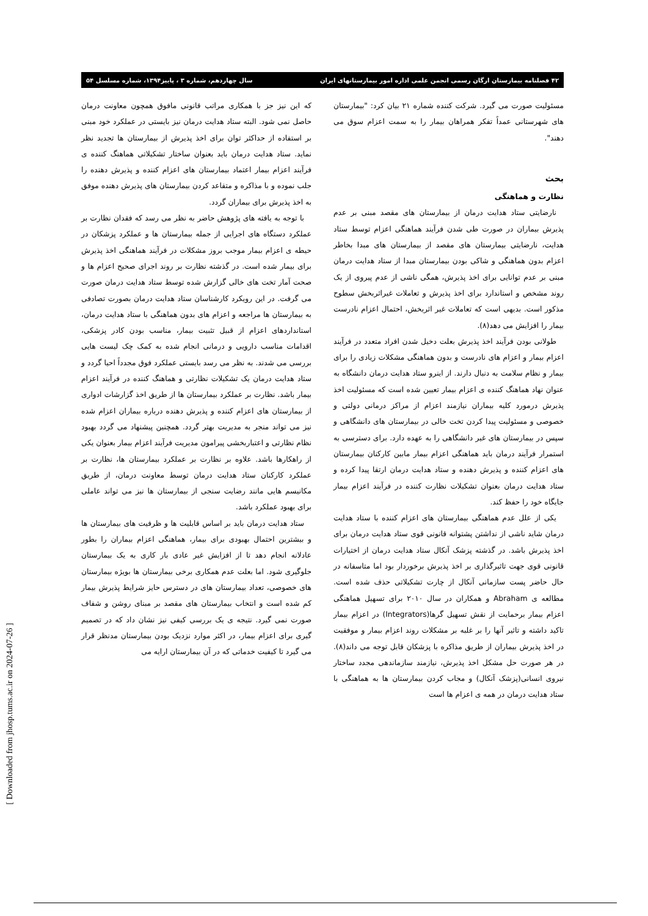۴۲ فصلنامه بیمارستان ارگان رسمی انجمن علمی اداره امور بیمارستانهای ایران سال چهاردهم، شماره ۳ ، پاییز۱۳۹۴، شماره مسلسل ۵۴
مسئولیت صورت می گیرد. شرکت کننده شماره ۲۱ بیان کرد: "بیمارستان های شهرستانی عمداً تفکر همراهان بیمار را به سمت اعزام سوق می دهند".
بحث
نظارت و هماهنگی
نارضایتی ستاد هدایت درمان از بیمارستان های مقصد مبنی بر عدم پذیرش بیماران در صورت طی شدن فرآیند هماهنگی اعزام توسط ستاد هدایت، نارضایتی بیمارستان های مقصد از بیمارستان های مبدا بخاطر اعزام بدون هماهنگی و شاکی بودن بیمارستان مبدا از ستاد هدایت درمان مبنی بر عدم توانایی برای اخذ پذیرش، همگی ناشی از عدم پیروی از یک روند مشخص و استاندارد برای اخذ پذیرش و تعاملات غیراثربخش سطوح مذکور است. بدیهی است که تعاملات غیر اثربخش، احتمال اعزام نادرست بیمار را افزایش می دهد(۸).
طولانی بودن فرآیند اخذ پذیرش بعلت دخیل شدن افراد متعدد در فرآیند اعزام بیمار و اعزام های نادرست و بدون هماهنگی مشکلات زیادی را برای بیمار و نظام سلامت به دنبال دارند. از اینرو ستاد هدایت درمان دانشگاه به عنوان نهاد هماهنگ کننده ی اعزام بیمار تعیین شده است که مسئولیت اخذ پذیرش درمورد کلیه بیماران نیازمند اعزام از مراکز درمانی دولتی و خصوصی و مسئولیت پیدا کردن تخت خالی در بیمارستان های دانشگاهی و سپس در بیمارستان های غیر دانشگاهی را به عهده دارد. برای دسترسی به استمرار فرآیند درمان باید هماهنگی اعزام بیمار مابین کارکنان بیمارستان های اعزام کننده و پذیرش دهنده و ستاد هدایت درمان ارتقا پیدا کرده و ستاد هدایت درمان بعنوان تشکیلات نظارت کننده در فرآیند اعزام بیمار جایگاه خود را حفظ کند.
یکی از علل عدم هماهنگی بیمارستان های اعزام کننده با ستاد هدایت درمان شاید ناشی از نداشتن پشتوانه قانونی قوی ستاد هدایت درمان برای اخذ پذیرش باشد. در گذشته پزشک آنکال ستاد هدایت درمان از اختیارات قانونی قوی جهت تاثیرگذاری بر اخذ پذیرش برخوردار بود اما متاسفانه در حال حاضر پست سازمانی آنکال از چارت تشکیلاتی حذف شده است. مطالعه ی Abraham و همکاران در سال ۲۰۱۰ برای تسهیل هماهنگی اعزام بیمار برحمایت از نقش تسهیل گرها(Integrators) در اعزام بیمار تاکید داشته و تاثیر آنها را بر غلبه بر مشکلات روند اعزام بیمار و موفقیت در اخذ پذیرش بیماران از طریق مذاکره با پزشکان قابل توجه می داند(۸). در هر صورت حل مشکل اخذ پذیرش، نیازمند سازماندهی مجدد ساختار نیروی انسانی(پزشک آنکال) و مجاب کردن بیمارستان ها به هماهنگی با ستاد هدایت درمان در همه ی اعزام ها است
که این نیز جز با همکاری مراتب قانونی مافوق همچون معاونت درمان حاصل نمی شود. البته ستاد هدایت درمان نیز بایستی در عملکرد خود مبنی بر استفاده از حداکثر توان برای اخذ پذیرش از بیمارستان ها تجدید نظر نماید. ستاد هدایت درمان باید بعنوان ساختار تشکیلاتی هماهنگ کننده ی فرآیند اعزام بیمار اعتماد بیمارستان های اعزام کننده و پذیرش دهنده را جلب نموده و با مذاکره و متقاعد کردن بیمارستان های پذیرش دهنده موفق به اخذ پذیرش برای بیماران گردد.
با توجه به یافته های پژوهش حاضر به نظر می رسد که فقدان نظارت بر عملکرد دستگاه های اجرایی از جمله بیمارستان ها و عملکرد پزشکان در حیطه ی اعزام بیمار موجب بروز مشکلات در فرآیند هماهنگی اخذ پذیرش برای بیمار شده است. در گذشته نظارت بر روند اجرای صحیح اعزام ها و صحت آمار تخت های خالی گزارش شده توسط ستاد هدایت درمان صورت می گرفت. در این رویکرد کارشناسان ستاد هدایت درمان بصورت تصادفی به بیمارستان ها مراجعه و اعزام های بدون هماهنگی با ستاد هدایت درمان، استانداردهای اعزام از قبیل تثبیت بیمار، مناسب بودن کادر پزشکی، اقدامات مناسب دارویی و درمانی انجام شده به کمک چک لیست هایی بررسی می شدند. به نظر می رسد بایستی عملکرد فوق مجدداً احیا گردد و ستاد هدایت درمان یک تشکیلات نظارتی و هماهنگ کننده در فرآیند اعزام بیمار باشد. نظارت بر عملکرد بیمارستان ها از طریق اخذ گزارشات ادواری از بیمارستان های اعزام کننده و پذیرش دهنده درباره بیماران اعزام شده نیز می تواند منجر به مدیریت بهتر گردد. همچنین پیشنهاد می گردد بهبود نظام نظارتی و اعتباربخشی پیرامون مدیریت فرآیند اعزام بیمار بعنوان یکی از راهکارها باشد. علاوه بر نظارت بر عملکرد بیمارستان ها، نظارت بر عملکرد کارکنان ستاد هدایت درمان توسط معاونت درمان، از طریق مکانیسم هایی مانند رضایت سنجی از بیمارستان ها نیز می تواند عاملی برای بهبود عملکرد باشد.
ستاد هدایت درمان باید بر اساس قابلیت ها و ظرفیت های بیمارستان ها و بیشترین احتمال بهبودی برای بیمار، هماهنگی اعزام بیماران را بطور عادلانه انجام دهد تا از افزایش غیر عادی بار کاری به یک بیمارستان جلوگیری شود. اما بعلت عدم همکاری برخی بیمارستان ها بویژه بیمارستان های خصوصی، تعداد بیمارستان های در دسترس حایز شرایط پذیرش بیمار کم شده است و انتخاب بیمارستان های مقصد بر مبنای روشن و شفاف صورت نمی گیرد. نتیجه ی یک بررسی کیفی نیز نشان داد که در تصمیم گیری برای اعزام بیمار، در اکثر موارد نزدیک بودن بیمارستان مدنظر قرار می گیرد تا کیفیت خدماتی که در آن بیمارستان ارایه می
[ Downloaded from jhosp.tums.ac.ir on 2024-07-26 ]